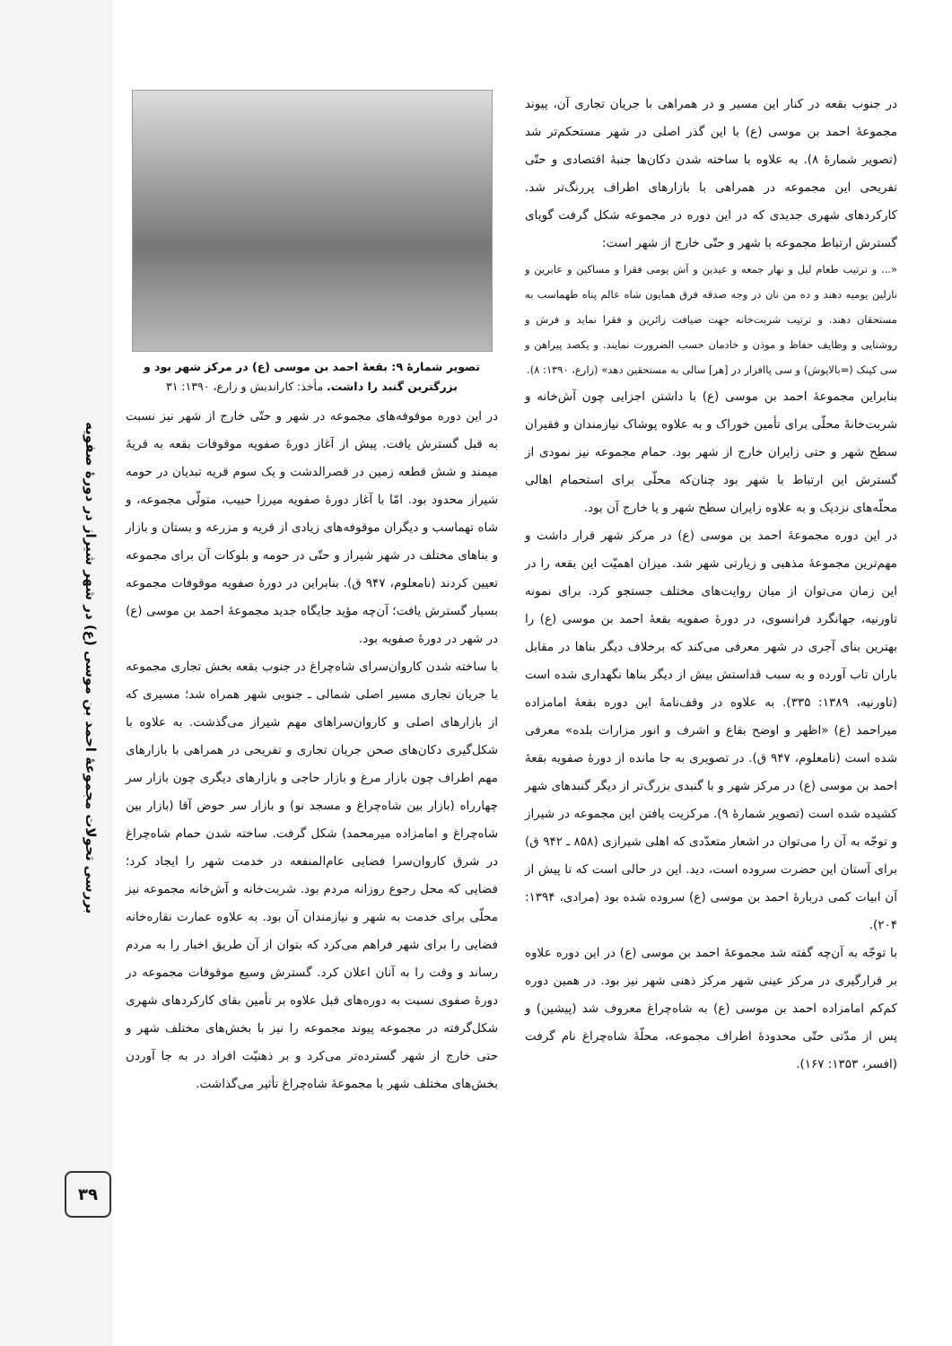بررسی تحولات مجموعهٔ احمد بن موسی (ع) در شهر شیراز در دورهٔ صفویه
۳۹
در جنوب بقعه در کنار این مسیر و در همراهی با جریان تجاری آن، پیوند مجموعهٔ احمد بن موسی (ع) با این گذر اصلی در شهر مستحکم‌تر شد (تصویر شمارهٔ ۸). به علاوه با ساخته شدن دکان‌ها جنبهٔ اقتصادی و حتّی تفریحی این مجموعه در همراهی با بازارهای اطراف پررنگ‌تر شد. کارکردهای شهری جدیدی که در این دوره در مجموعه شکل گرفت گویای گسترش ارتباط مجموعه با شهر و حتّی خارج از شهر است:
«... و ترتیب طعام لیل و نهار جمعه و عیدین و آش یومی فقرا و مساکین و عابرین و نازلین یومیه دهند و ده من نان در وجه صدقه فرق همایون شاه عالم پناه طهماسب به مستحقان دهند. و ترتیب شربت‌خانه جهت ضیافت زائرین و فقرا نماید و فرش و روشنایی و وظایف حفاظ و موذن و خادمان حسب الضرورت نمایند. و یکصد پیراهن و سی کپنک (=بالاپوش) و سی پاافزار در [هر] سالی به مستحقین دهد» (زارع، ۱۳۹۰: ۸).
بنابراین مجموعهٔ احمد بن موسی (ع) با داشتن اجزایی چون آش‌خانه و شربت‌خانهٔ محلّی برای تأمین خوراک و به علاوه پوشاک نیازمندان و فقیران سطح شهر و حتی زایران خارج از شهر بود. حمام مجموعه نیز نمودی از گسترش این ارتباط با شهر بود چنان‌که محلّی برای استحمام اهالی محلّه‌های نزدیک و به علاوه زایران سطح شهر و یا خارج آن بود.
در این دوره مجموعهٔ احمد بن موسی (ع) در مرکز شهر قرار داشت و مهم‌ترین مجموعهٔ مذهبی و زیارتی شهر شد. میزان اهمیّت این بقعه را در این زمان می‌توان از میان روایت‌های مختلف جستجو کرد. برای نمونه تاورنیه، جهانگرد فرانسوی، در دورهٔ صفویه بقعهٔ احمد بن موسی (ع) را بهترین بنای آجری در شهر معرفی می‌کند که برخلاف دیگر بناها در مقابل باران تاب آورده و به سبب قداستش بیش از دیگر بناها نگهداری شده است (تاورنیه، ۱۳۸۹: ۳۳۵). به علاوه در وقف‌نامهٔ این دوره بقعهٔ امامزاده میراحمد (ع) «اظهر و اوضح بقاع و اشرف و انور مزارات بلده» معرفی شده است (نامعلوم، ۹۴۷ ق). در تصویری به جا مانده از دورهٔ صفویه بقعهٔ احمد بن موسی (ع) در مرکز شهر و با گنبدی بزرگ‌تر از دیگر گنبدهای شهر کشیده شده است (تصویر شمارهٔ ۹). مرکزیت یافتن این مجموعه در شیراز و توجّه به آن را می‌توان در اشعار متعدّدی که اهلی شیرازی (۸۵۸ ـ ۹۴۲ ق) برای آستان این حضرت سروده است، دید. این در حالی است که تا پیش از آن ابیات کمی دربارهٔ احمد بن موسی (ع) سروده شده بود (مرادی، ۱۳۹۴: ۲۰۴).
با توجّه به آن‌چه گفته شد مجموعهٔ احمد بن موسی (ع) در این دوره علاوه بر قرارگیری در مرکز عینی شهر مرکز ذهنی شهر نیز بود. در همین دوره کم‌کم امامزاده احمد بن موسی (ع) به شاه‌چراغ معروف شد (پیشین) و پس از مدّتی حتّی محدودهٔ اطراف مجموعه، محلّهٔ شاه‌چراغ نام گرفت (افسر، ۱۳۵۳: ۱۶۷).
تصویر شمارهٔ ۹: بقعهٔ احمد بن موسی (ع) در مرکز شهر بود و بزرگترین گنبد را داشت. مأخذ: کاراندیش و زارع، ۱۳۹۰: ۳۱
در این دوره موقوفه‌های مجموعه در شهر و حتّی خارج از شهر نیز نسبت به قبل گسترش یافت. پیش از آغاز دورهٔ صفویه موقوفات بقعه به قریهٔ میمند و شش قطعه زمین در قصرالدشت و یک سوم قریه تبدیان در حومه شیراز محدود بود. امّا با آغاز دورهٔ صفویه میرزا حبیب، متولّی مجموعه، و شاه تهماسب و دیگران موقوفه‌های زیادی از قریه و مزرعه و بستان و بازار و بناهای مختلف در شهر شیراز و حتّی در حومه و بلوکات آن برای مجموعه تعیین کردند (نامعلوم، ۹۴۷ ق). بنابراین در دورهٔ صفویه موقوفات مجموعه بسیار گسترش یافت؛ آن‌چه مؤید جایگاه جدید مجموعهٔ احمد بن موسی (ع) در شهر در دورهٔ صفویه بود.
با ساخته شدن کاروان‌سرای شاه‌چراغ در جنوب بقعه بخش تجاری مجموعه با جریان تجاری مسیر اصلی شمالی ـ جنوبی شهر همراه شد؛ مسیری که از بازارهای اصلی و کاروان‌سراهای مهم شیراز می‌گذشت. به علاوه با شکل‌گیری دکان‌های صحن جریان تجاری و تفریحی در همراهی با بازارهای مهم اطراف چون بازار مرغ و بازار حاجی و بازارهای دیگری چون بازار سر چهارراه (بازار بین شاه‌چراغ و مسجد نو) و بازار سر حوض آقا (بازار بین شاه‌چراغ و امامزاده میرمحمد) شکل گرفت. ساخته شدن حمام شاه‌چراغ در شرق کاروان‌سرا فضایی عام‌المنفعه در خدمت شهر را ایجاد کرد؛ فضایی که محل رجوع روزانه مردم بود. شربت‌خانه و آش‌خانه مجموعه نیز محلّی برای خدمت به شهر و نیازمندان آن بود. به علاوه عمارت نقاره‌خانه فضایی را برای شهر فراهم می‌کرد که بتوان از آن طریق اخبار را به مردم رساند و وقت را به آنان اعلان کرد. گسترش وسیع موقوفات مجموعه در دورهٔ صفوی نسبت به دوره‌های قبل علاوه بر تأمین بقای کارکردهای شهری شکل‌گرفته در مجموعه پیوند مجموعه را نیز با بخش‌های مختلف شهر و حتی خارج از شهر گسترده‌تر می‌کرد و بر ذهنیّت افراد در به جا آوردن بخش‌های مختلف شهر با مجموعهٔ شاه‌چراغ تأثیر می‌گذاشت.